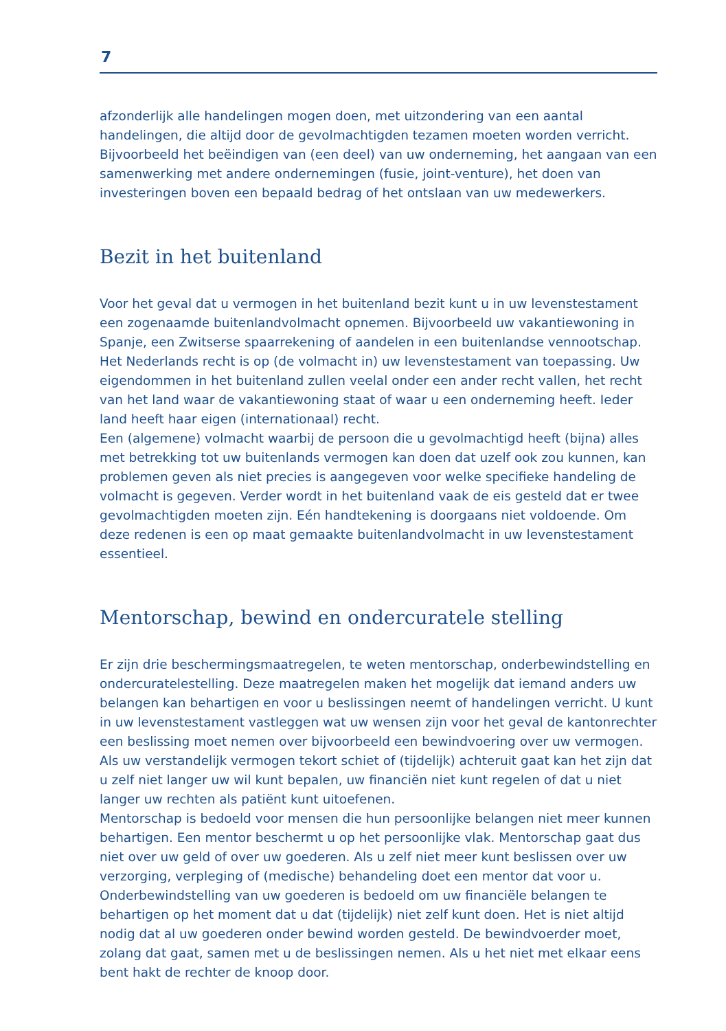7
afzonderlijk alle handelingen mogen doen, met uitzondering van een aantal handelingen, die altijd door de gevolmachtigden tezamen moeten worden verricht. Bijvoorbeeld het beëindigen van (een deel) van uw onderneming, het aangaan van een samenwerking met andere ondernemingen (fusie, joint-venture), het doen van investeringen boven een bepaald bedrag of het ontslaan van uw medewerkers.
Bezit in het buitenland
Voor het geval dat u vermogen in het buitenland bezit kunt u in uw levenstestament een zogenaamde buitenlandvolmacht opnemen. Bijvoorbeeld uw vakantiewoning in Spanje, een Zwitserse spaarrekening of aandelen in een buitenlandse vennootschap. Het Nederlands recht is op (de volmacht in) uw levenstestament van toepassing. Uw eigendommen in het buitenland zullen veelal onder een ander recht vallen, het recht van het land waar de vakantiewoning staat of waar u een onderneming heeft. Ieder land heeft haar eigen (internationaal) recht.
Een (algemene) volmacht waarbij de persoon die u gevolmachtigd heeft (bijna) alles met betrekking tot uw buitenlands vermogen kan doen dat uzelf ook zou kunnen, kan problemen geven als niet precies is aangegeven voor welke specifieke handeling de volmacht is gegeven. Verder wordt in het buitenland vaak de eis gesteld dat er twee gevolmachtigden moeten zijn. Eén handtekening is doorgaans niet voldoende. Om deze redenen is een op maat gemaakte buitenlandvolmacht in uw levenstestament essentieel.
Mentorschap, bewind en ondercuratele stelling
Er zijn drie beschermingsmaatregelen, te weten mentorschap, onderbewindstelling en ondercuratelestelling. Deze maatregelen maken het mogelijk dat iemand anders uw belangen kan behartigen en voor u beslissingen neemt of handelingen verricht. U kunt in uw levenstestament vastleggen wat uw wensen zijn voor het geval de kantonrechter een beslissing moet nemen over bijvoorbeeld een bewindvoering over uw vermogen. Als uw verstandelijk vermogen tekort schiet of (tijdelijk) achteruit gaat kan het zijn dat u zelf niet langer uw wil kunt bepalen, uw financiën niet kunt regelen of dat u niet langer uw rechten als patiënt kunt uitoefenen.
Mentorschap is bedoeld voor mensen die hun persoonlijke belangen niet meer kunnen behartigen. Een mentor beschermt u op het persoonlijke vlak. Mentorschap gaat dus niet over uw geld of over uw goederen. Als u zelf niet meer kunt beslissen over uw verzorging, verpleging of (medische) behandeling doet een mentor dat voor u.
Onderbewindstelling van uw goederen is bedoeld om uw financiële belangen te behartigen op het moment dat u dat (tijdelijk) niet zelf kunt doen. Het is niet altijd nodig dat al uw goederen onder bewind worden gesteld. De bewindvoerder moet, zolang dat gaat, samen met u de beslissingen nemen. Als u het niet met elkaar eens bent hakt de rechter de knoop door.